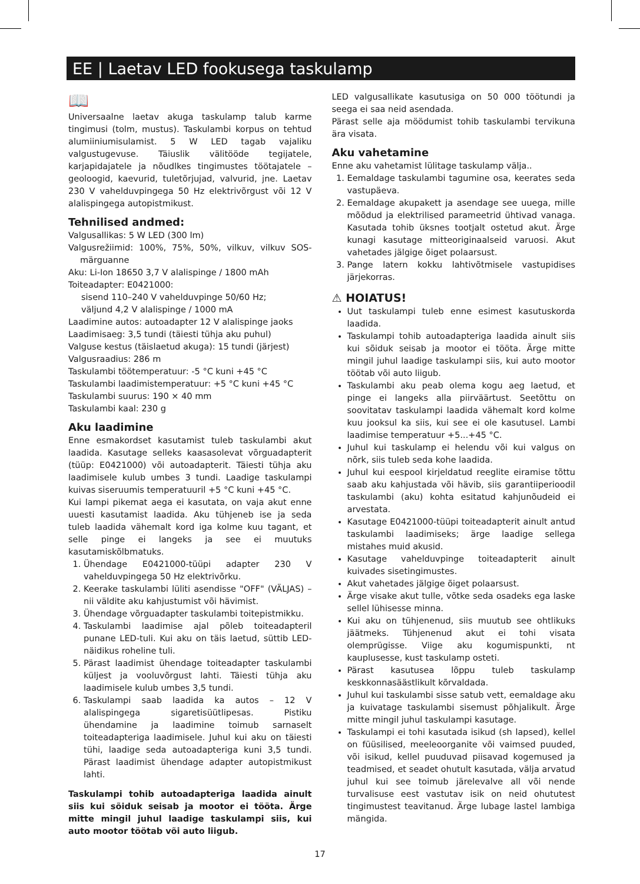EE | Laetav LED fookusega taskulamp
📖
Universaalne laetav akuga taskulamp talub karme tingimusi (tolm, mustus). Taskulambi korpus on tehtud alumiiniumisulamist. 5 W LED tagab vajaliku valgustugevuse. Täiuslik välitööde tegijatele, karjapidajatele ja nõudlkes tingimustes töötajatele – geoloogid, kaevurid, tuletõrjujad, valvurid, jne. Laetav 230 V vahelduvpingega 50 Hz elektrivõrgust või 12 V alalispingega autopistmikust.
Tehnilised andmed:
Valgusallikas: 5 W LED (300 lm)
Valgusrežiimid: 100%, 75%, 50%, vilkuv, vilkuv SOS-märguanne
Aku: Li-Ion 18650 3,7 V alalispinge / 1800 mAh
Toiteadapter: E0421000:
sisend 110–240 V vahelduvpinge 50/60 Hz;
väljund 4,2 V alalispinge / 1000 mA
Laadimine autos: autoadapter 12 V alalispinge jaoks
Laadimisaeg: 3,5 tundi (täiesti tühja aku puhul)
Valguse kestus (täislaetud akuga): 15 tundi (järjest)
Valgusraadius: 286 m
Taskulambi töötemperatuur: -5 °C kuni +45 °C
Taskulambi laadimistemperatuur: +5 °C kuni +45 °C
Taskulambi suurus: 190 × 40 mm
Taskulambi kaal: 230 g
Aku laadimine
Enne esmakordset kasutamist tuleb taskulambi akut laadida. Kasutage selleks kaasasolevat võrguadapterit (tüüp: E0421000) või autoadapterit. Täiesti tühja aku laadimisele kulub umbes 3 tundi. Laadige taskulampi kuivas siseruumis temperatuuril +5 °C kuni +45 °C.
Kui lampi pikemat aega ei kasutata, on vaja akut enne uuesti kasutamist laadida. Aku tühjeneb ise ja seda tuleb laadida vähemalt kord iga kolme kuu tagant, et selle pinge ei langeks ja see ei muutuks kasutamiskõlbmatuks.
1. Ühendage E0421000-tüüpi adapter 230 V vahelduvpingega 50 Hz elektrivõrku.
2. Keerake taskulambi lüliti asendisse "OFF" (VÄLJAS) – nii väldite aku kahjustumist või hävimist.
3. Ühendage võrguadapter taskulambi toitepistmikku.
4. Taskulambi laadimise ajal põleb toiteadapteril punane LED-tuli. Kui aku on täis laetud, süttib LED-näidikus roheline tuli.
5. Pärast laadimist ühendage toiteadapter taskulambi küljest ja vooluvõrgust lahti. Täiesti tühja aku laadimisele kulub umbes 3,5 tundi.
6. Taskulampi saab laadida ka autos – 12 V alalispingega sigaretisüütlipesas. Pistiku ühendamine ja laadimine toimub sarnaselt toiteadapteriga laadimisele. Juhul kui aku on täiesti tühi, laadige seda autoadapteriga kuni 3,5 tundi. Pärast laadimist ühendage adapter autopistmikust lahti.
Taskulampi tohib autoadapteriga laadida ainult siis kui sõiduk seisab ja mootor ei tööta. Ärge mitte mingil juhul laadige taskulampi siis, kui auto mootor töötab või auto liigub.
LED valgusallikate kasutusiga on 50 000 töötundi ja seega ei saa neid asendada.
Pärast selle aja möödumist tohib taskulambi tervikuna ära visata.
Aku vahetamine
Enne aku vahetamist lülitage taskulamp välja..
1. Eemaldage taskulambi tagumine osa, keerates seda vastupäeva.
2. Eemaldage akupakett ja asendage see uuega, mille mõõdud ja elektrilised parameetrid ühtivad vanaga. Kasutada tohib üksnes tootjalt ostetud akut. Ärge kunagi kasutage mitteoriginaalseid varuosi. Akut vahetades jälgige õiget polaarsust.
3. Pange latern kokku lahtivõtmisele vastupidises järjekorras.
⚠ HOIATUS!
Uut taskulampi tuleb enne esimest kasutuskorda laadida.
Taskulampi tohib autoadapteriga laadida ainult siis kui sõiduk seisab ja mootor ei tööta. Ärge mitte mingil juhul laadige taskulampi siis, kui auto mootor töötab või auto liigub.
Taskulambi aku peab olema kogu aeg laetud, et pinge ei langeks alla piirväärtust. Seetõttu on soovitatav taskulampi laadida vähemalt kord kolme kuu jooksul ka siis, kui see ei ole kasutusel. Lambi laadimise temperatuur +5...+45 °C.
Juhul kui taskulamp ei helendu või kui valgus on nõrk, siis tuleb seda kohe laadida.
Juhul kui eespool kirjeldatud reeglite eiramise tõttu saab aku kahjustada või hävib, siis garantiiperioodil taskulambi (aku) kohta esitatud kahjunõudeid ei arvestata.
Kasutage E0421000-tüüpi toiteadapterit ainult antud taskulambi laadimiseks; ärge laadige sellega mistahes muid akusid.
Kasutage vahelduvpinge toiteadapterit ainult kuivades sisetingimustes.
Akut vahetades jälgige õiget polaarsust.
Ärge visake akut tulle, võtke seda osadeks ega laske sellel lühisesse minna.
Kui aku on tühjenenud, siis muutub see ohtlikuks jäätmeks. Tühjenenud akut ei tohi visata olemprügisse. Viige aku kogumispunkti, nt kauplusesse, kust taskulamp osteti.
Pärast kasutusea lõppu tuleb taskulamp keskkonnasäästlikult kõrvaldada.
Juhul kui taskulambi sisse satub vett, eemaldage aku ja kuivatage taskulambi sisemust põhjalikult. Ärge mitte mingil juhul taskulampi kasutage.
Taskulampi ei tohi kasutada isikud (sh lapsed), kellel on füüsilised, meeleoorganite või vaimsed puuded, või isikud, kellel puuduvad piisavad kogemused ja teadmised, et seadet ohutult kasutada, välja arvatud juhul kui see toimub järelevalve all või nende turvalisuse eest vastutav isik on neid ohututest tingimustest teavitanud. Ärge lubage lastel lambiga mängida.
17